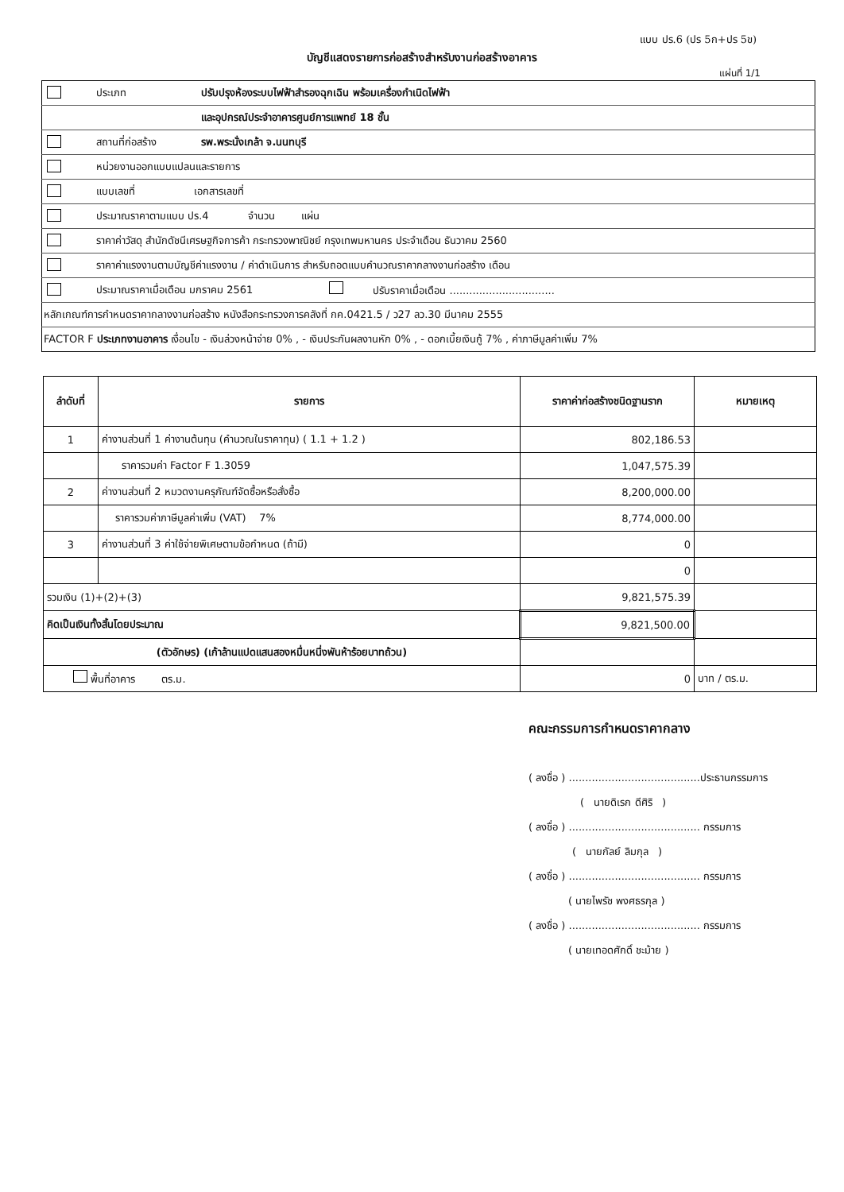แบบ ปร.6 (ปร 5ก+ปร 5ข)
บัญชีแสดงรายการก่อสร้างสำหรับงานก่อสร้างอาคาร
แผ่นที่ 1/1
| | ประเภท | ปรับปรุงห้องระบบไฟฟ้าสำรองฉุกเฉิน พร้อมเครื่องกำเนิดไฟฟ้า | |
| | | และอุปกรณ์ประจำอาคารศูนย์การแพทย์ 18 ชั้น | |
| | สถานที่ก่อสร้าง | รพ.พระนั่งเกล้า จ.นนทบุรี | |
| | หน่วยงานออกแบบแปลนและรายการ | | |
| | แบบเลขที่ เอกสารเลขที่ | | |
| | ประมาณราคาตามแบบ ปร.4 จำนวน แผ่น | | |
| | ราคาค่าวัสดุ สำนักดัชนีเศรษฐกิจการค้า กระทรวงพาณิชย์ กรุงเทพมหานคร ประจำเดือน ธันวาคม 2560 | | |
| | ราคาค่าแรงงานตามบัญชีค่าแรงงาน / ค่าดำเนินการ สำหรับถอดแบบคำนวณราคากลางงานก่อสร้าง เดือน | | |
| | ประมาณราคาเมื่อเดือน มกราคม 2561 | | ปรับราคาเมื่อเดือน ................................ |
| หลักเกณฑ์การกำหนดราคากลางงานก่อสร้าง หนังสือกระทรวงการคลังที่ กค.0421.5 / ว27 ลว.30 มีนาคม 2555 | | | |
| FACTOR F ประเภทงานอาคาร เงื่อนไข - เงินล่วงหน้าจ่าย 0% , - เงินประกันผลงานหัก 0% , - ดอกเบี้ยเงินกู้ 7% , ค่าภาษีมูลค่าเพิ่ม 7% | | | |
| ลำดับที่ | รายการ | ราคาค่าก่อสร้างชนิดฐานราก | หมายเหตุ |
| --- | --- | --- | --- |
| 1 | ค่างานส่วนที่ 1 ค่างานต้นทุน (คำนวณในราคาทุน) ( 1.1 + 1.2 ) | 802,186.53 | |
| | ราคารวมค่า Factor F 1.3059 | 1,047,575.39 | |
| 2 | ค่างานส่วนที่ 2 หมวดงานครุภัณฑ์จัดซื้อหรือสั่งซื้อ | 8,200,000.00 | |
| | ราคารวมค่าภาษีมูลค่าเพิ่ม (VAT) 7% | 8,774,000.00 | |
| 3 | ค่างานส่วนที่ 3 ค่าใช้จ่ายพิเศษตามข้อกำหนด (ถ้ามี) | 0 | |
| | | 0 | |
| รวมเงิน (1)+(2)+(3) | | 9,821,575.39 | |
| คิดเป็นเงินทั้งสิ้นโดยประมาณ | | 9,821,500.00 | |
| (ตัวอักษร) (เก้าล้านแปดแสนสองหมื่นหนึ่งพันห้าร้อยบาทถ้วน) | | | |
| พื้นที่อาคาร ตร.ม. | | 0 | บาท / ตร.ม. |
คณะกรรมการกำหนดราคากลาง
( ลงชื่อ ) ........................................ประธานกรรมการ
( นายดิเรก ดีศิริ )
( ลงชื่อ ) ........................................ กรรมการ
( นายกัลย์ ลิมกุล )
( ลงชื่อ ) ........................................ กรรมการ
( นายไพรัช พงศธรกุล )
( ลงชื่อ ) ........................................ กรรมการ
( นายเทอดศักดิ์ ชะม้าย )